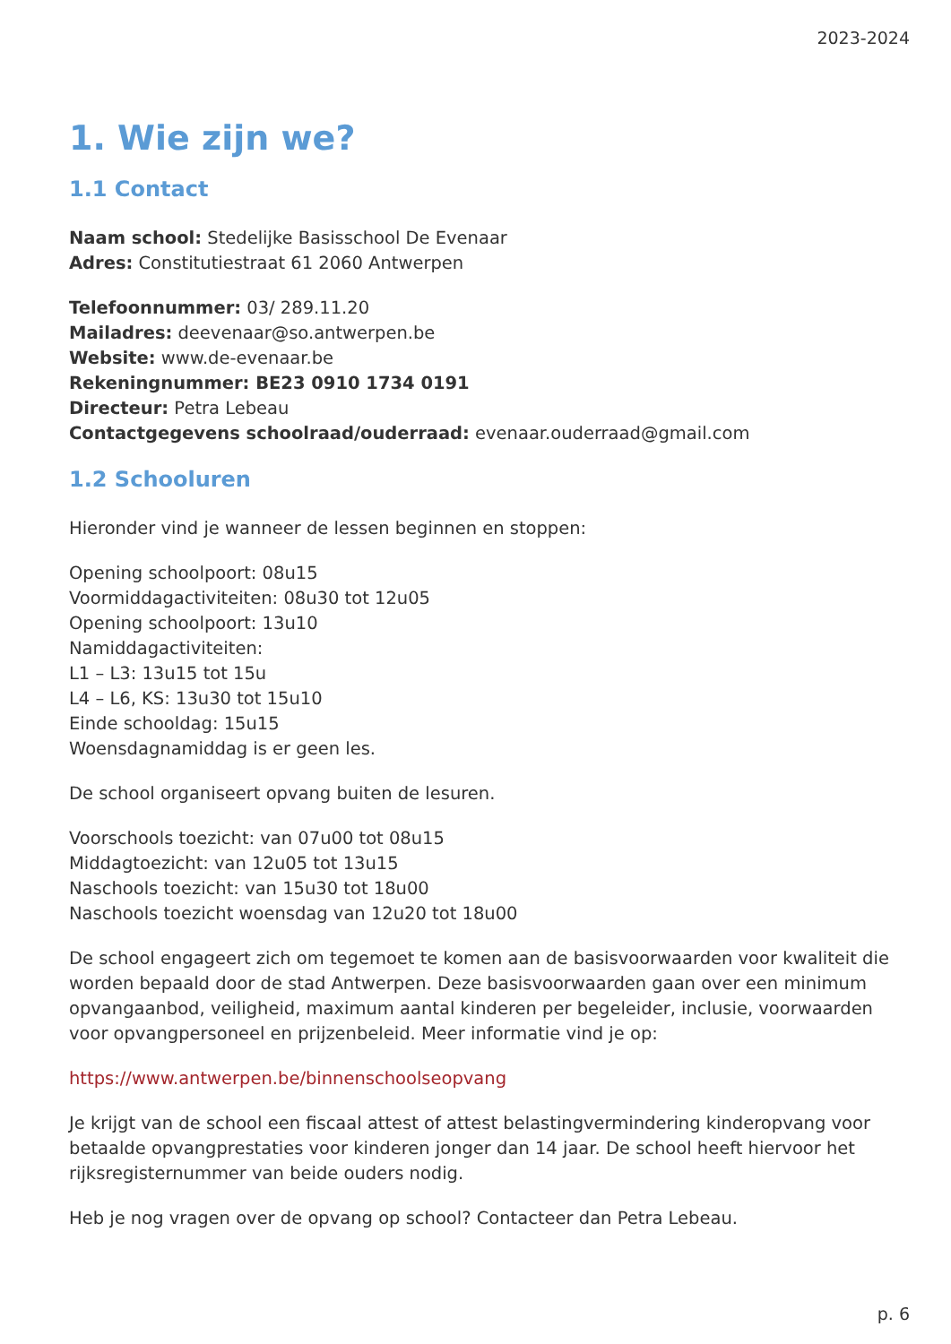2023-2024
1. Wie zijn we?
1.1 Contact
Naam school: Stedelijke Basisschool De Evenaar
Adres: Constitutiestraat 61 2060 Antwerpen
Telefoonnummer: 03/ 289.11.20
Mailadres: deevenaar@so.antwerpen.be
Website: www.de-evenaar.be
Rekeningnummer: BE23 0910 1734 0191
Directeur: Petra Lebeau
Contactgegevens schoolraad/ouderraad: evenaar.ouderraad@gmail.com
1.2 Schooluren
Hieronder vind je wanneer de lessen beginnen en stoppen:
Opening schoolpoort: 08u15
Voormiddagactiviteiten: 08u30 tot 12u05
Opening schoolpoort: 13u10
Namiddagactiviteiten:
L1 – L3: 13u15 tot 15u
L4 – L6, KS: 13u30 tot 15u10
Einde schooldag: 15u15
Woensdagnamiddag is er geen les.
De school organiseert opvang buiten de lesuren.
Voorschools toezicht: van 07u00 tot 08u15
Middagtoezicht: van 12u05 tot 13u15
Naschools toezicht: van 15u30 tot 18u00
Naschools toezicht woensdag van 12u20 tot 18u00
De school engageert zich om tegemoet te komen aan de basisvoorwaarden voor kwaliteit die worden bepaald door de stad Antwerpen. Deze basisvoorwaarden gaan over een minimum opvangaanbod, veiligheid, maximum aantal kinderen per begeleider, inclusie, voorwaarden voor opvangpersoneel en prijzenbeleid. Meer informatie vind je op:
https://www.antwerpen.be/binnenschoolseopvang
Je krijgt van de school een fiscaal attest of attest belastingvermindering kinderopvang voor betaalde opvangprestaties voor kinderen jonger dan 14 jaar. De school heeft hiervoor het rijksregisternummer van beide ouders nodig.
Heb je nog vragen over de opvang op school? Contacteer dan Petra Lebeau.
p. 6